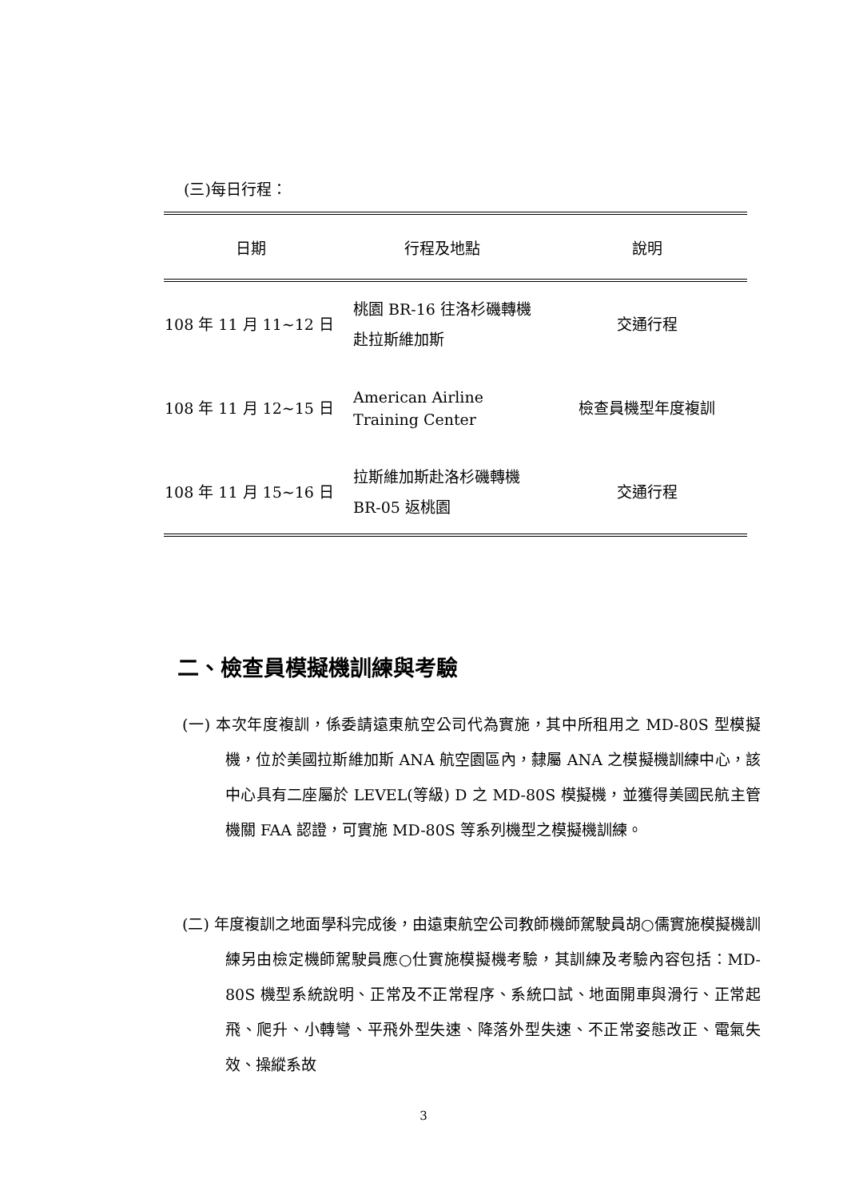(三)每日行程：
| 日期 | 行程及地點 | 說明 |
| --- | --- | --- |
| 108 年 11 月 11~12 日 | 桃園 BR-16 往洛杉磯轉機 赴拉斯維加斯 | 交通行程 |
| 108 年 11 月 12~15 日 | American Airline Training Center | 檢查員機型年度複訓 |
| 108 年 11 月 15~16 日 | 拉斯維加斯赴洛杉磯轉機 BR-05 返桃園 | 交通行程 |
二、檢查員模擬機訓練與考驗
(一) 本次年度複訓，係委請遠東航空公司代為實施，其中所租用之 MD-80S 型模擬機，位於美國拉斯維加斯 ANA 航空園區內，隸屬 ANA 之模擬機訓練中心，該中心具有二座屬於 LEVEL(等級) D 之 MD-80S 模擬機，並獲得美國民航主管機關 FAA 認證，可實施 MD-80S 等系列機型之模擬機訓練。
(二) 年度複訓之地面學科完成後，由遠東航空公司教師機師駕駛員胡○儒實施模擬機訓練另由檢定機師駕駛員應○仕實施模擬機考驗，其訓練及考驗內容包括：MD-80S 機型系統說明、正常及不正常程序、系統口試、地面開車與滑行、正常起飛、爬升、小轉彎、平飛外型失速、降落外型失速、不正常姿態改正、電氣失效、操縱系故
3